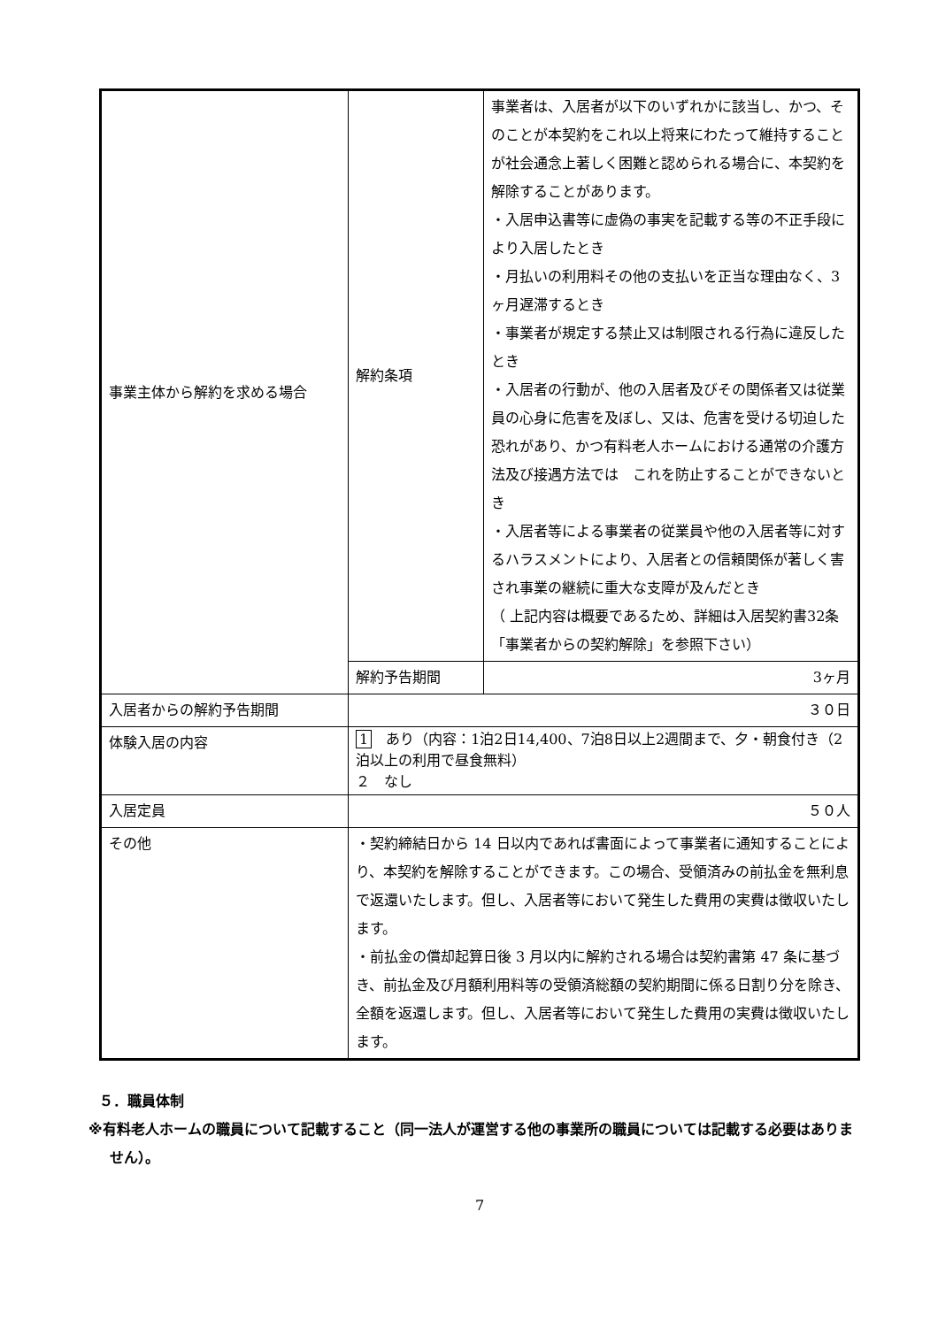| 事業主体から解約を求める場合 | 解約条項 | 事業者は、入居者が以下のいずれかに該当し、かつ、そのことが本契約をこれ以上将来にわたって維持することが社会通念上著しく困難と認められる場合に、本契約を解除することがあります。 ・入居申込書等に虚偽の事実を記載する等の不正手段により入居したとき ・月払いの利用料その他の支払いを正当な理由なく、3ヶ月遅滞するとき ・事業者が規定する禁止又は制限される行為に違反したとき ・入居者の行動が、他の入居者及びその関係者又は従業員の心身に危害を及ぼし、又は、危害を受ける切迫した恐れがあり、かつ有料老人ホームにおける通常の介護方法及び接遇方法では これを防止することができないとき ・入居者等による事業者の従業員や他の入居者等に対するハラスメントにより、入居者との信頼関係が著しく害され事業の継続に重大な支障が及んだとき （ 上記内容は概要であるため、詳細は入居契約書32条「事業者からの契約解除」を参照下さい） |
| | 解約予告期間 | 3ヶ月 |
| 入居者からの解約予告期間 | ３０日 | |
| 体験入居の内容 | 1 あり（内容：1泊2日14,400、7泊8日以上2週間まで、夕・朝食付き（2泊以上の利用で昼食無料） ２ なし | |
| 入居定員 | ５０人 | |
| その他 | ・契約締結日から 14 日以内であれば書面によって事業者に通知することにより、本契約を解除することができます。この場合、受領済みの前払金を無利息で返還いたします。但し、入居者等において発生した費用の実費は徴収いたします。 ・前払金の償却起算日後 3 月以内に解約される場合は契約書第 47 条に基づき、前払金及び月額利用料等の受領済総額の契約期間に係る日割り分を除き、全額を返還します。但し、入居者等において発生した費用の実費は徴収いたします。 | |
５．職員体制
※有料老人ホームの職員について記載すること（同一法人が運営する他の事業所の職員については記載する必要はありません）。
7